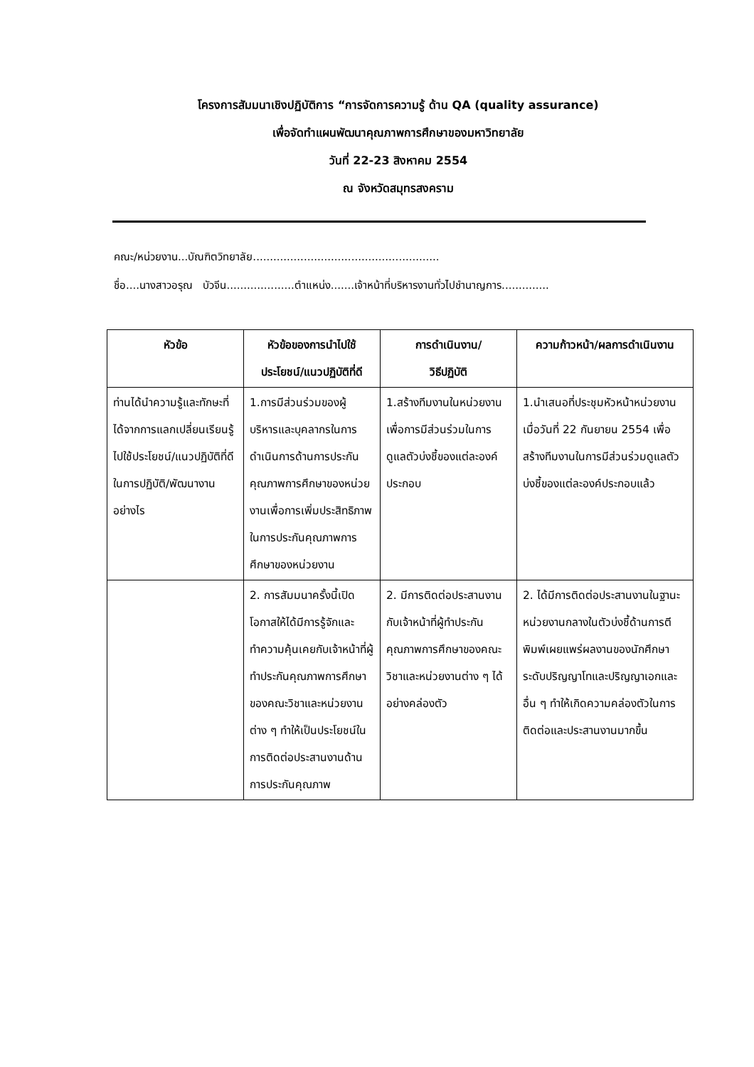โครงการสัมมนาเชิงปฏิบัติการ “การจัดการความรู้ ด้าน QA (quality assurance)
เพื่อจัดทำแผนพัฒนาคุณภาพการศึกษาของมหาวิทยาลัย
วันที่ 22-23 สิงหาคม 2554
ณ จังหวัดสมุทรสงคราม
คณะ/หน่วยงาน...บัณฑิตวิทยาลัย.......................................................
ชื่อ....นางสาวอรุณ บัวจีน....................ตำแหน่ง.......เจ้าหน้าที่บริหารงานทั่วไปชำนาญการ..............
| หัวข้อ | หัวข้อของการนำไปใช้ประโยชน์/แนวปฏิบัติที่ดี | การดำเนินงาน/ วิธีปฏิบัติ | ความก้าวหน้า/ผลการดำเนินงาน |
| --- | --- | --- | --- |
| ท่านได้นำความรู้และทักษะที่ได้จากการแลกเปลี่ยนเรียนรู้ไปใช้ประโยชน์/แนวปฏิบัติที่ดีในการปฏิบัติ/พัฒนางานอย่างไร | 1.การมีส่วนร่วมของผู้บริหารและบุคลากรในการดำเนินการด้านการประกันคุณภาพการศึกษาของหน่วยงานเพื่อการเพิ่มประสิทธิภาพในการประกันคุณภาพการศึกษาของหน่วยงาน | 1.สร้างทีมงานในหน่วยงานเพื่อการมีส่วนร่วมในการดูแลตัวบ่งชี้ของแต่ละองค์ประกอบ | 1.นำเสนอที่ประชุมหัวหน้าหน่วยงาน เมื่อวันที่ 22 กันยายน 2554 เพื่อสร้างทีมงานในการมีส่วนร่วมดูแลตัวบ่งชี้ของแต่ละองค์ประกอบแล้ว |
| | 2. การสัมมนาครั้งนี้เปิดโอกาสให้ได้มีการรู้จักและทำความคุ้นเคยกับเจ้าหน้าที่ผู้ทำประกันคุณภาพการศึกษาของคณะวิชาและหน่วยงานต่าง ๆ ทำให้เป็นประโยชน์ในการติดต่อประสานงานด้านการประกันคุณภาพ | 2. มีการติดต่อประสานงานกับเจ้าหน้าที่ผู้ทำประกันคุณภาพการศึกษาของคณะวิชาและหน่วยงานต่าง ๆ ได้อย่างคล่องตัว | 2. ได้มีการติดต่อประสานงานในฐานะหน่วยงานกลางในตัวบ่งชี้ด้านการตีพิมพ์เผยแพร่ผลงานของนักศึกษาระดับปริญญาโทและปริญญาเอกและอื่น ๆ ทำให้เกิดความคล่องตัวในการติดต่อและประสานงานมากขึ้น |